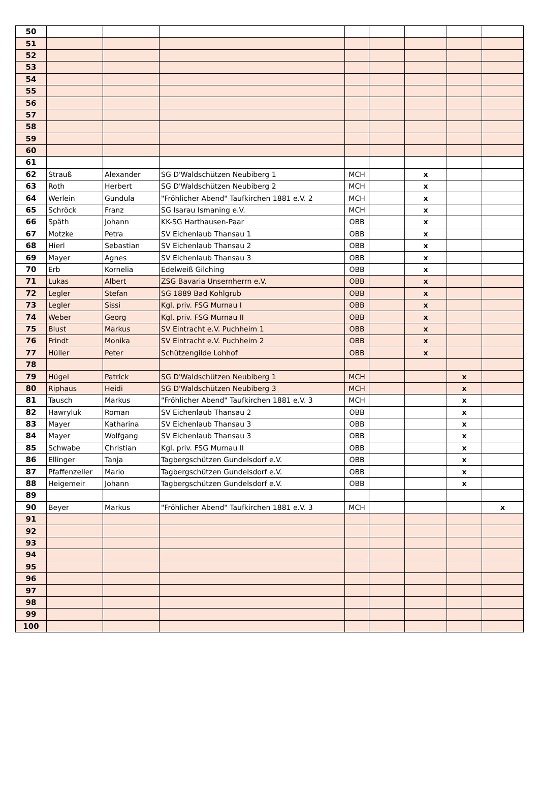| 50 | | | | | | | | |
| 51 | | | | | | | | |
| 52 | | | | | | | | |
| 53 | | | | | | | | |
| 54 | | | | | | | | |
| 55 | | | | | | | | |
| 56 | | | | | | | | |
| 57 | | | | | | | | |
| 58 | | | | | | | | |
| 59 | | | | | | | | |
| 60 | | | | | | | | |
| 61 | | | | | | | | |
| 62 | Strauß | Alexander | SG D'Waldschützen Neubiberg 1 | MCH | | x | | |
| 63 | Roth | Herbert | SG D'Waldschützen Neubiberg 2 | MCH | | x | | |
| 64 | Werlein | Gundula | "Fröhlicher Abend" Taufkirchen 1881 e.V. 2 | MCH | | x | | |
| 65 | Schröck | Franz | SG Isarau Ismaning e.V. | MCH | | x | | |
| 66 | Späth | Johann | KK-SG Harthausen-Paar | OBB | | x | | |
| 67 | Motzke | Petra | SV Eichenlaub Thansau 1 | OBB | | x | | |
| 68 | Hierl | Sebastian | SV Eichenlaub Thansau 2 | OBB | | x | | |
| 69 | Mayer | Agnes | SV Eichenlaub Thansau 3 | OBB | | x | | |
| 70 | Erb | Kornelia | Edelweiß Gilching | OBB | | x | | |
| 71 | Lukas | Albert | ZSG Bavaria Unsernherrn e.V. | OBB | | x | | |
| 72 | Legler | Stefan | SG 1889 Bad Kohlgrub | OBB | | x | | |
| 73 | Legler | Sissi | Kgl. priv. FSG Murnau I | OBB | | x | | |
| 74 | Weber | Georg | Kgl. priv. FSG Murnau II | OBB | | x | | |
| 75 | Blust | Markus | SV Eintracht e.V. Puchheim 1 | OBB | | x | | |
| 76 | Frindt | Monika | SV Eintracht e.V. Puchheim 2 | OBB | | x | | |
| 77 | Hüller | Peter | Schützengilde Lohhof | OBB | | x | | |
| 78 | | | | | | | | |
| 79 | Hügel | Patrick | SG D'Waldschützen Neubiberg 1 | MCH | | | x | |
| 80 | Riphaus | Heidi | SG D'Waldschützen Neubiberg 3 | MCH | | | x | |
| 81 | Tausch | Markus | "Fröhlicher Abend" Taufkirchen 1881 e.V. 3 | MCH | | | x | |
| 82 | Hawryluk | Roman | SV Eichenlaub Thansau 2 | OBB | | | x | |
| 83 | Mayer | Katharina | SV Eichenlaub Thansau 3 | OBB | | | x | |
| 84 | Mayer | Wolfgang | SV Eichenlaub Thansau 3 | OBB | | | x | |
| 85 | Schwabe | Christian | Kgl. priv. FSG Murnau II | OBB | | | x | |
| 86 | Ellinger | Tanja | Tagbergschützen Gundelsdorf e.V. | OBB | | | x | |
| 87 | Pfaffenzeller | Mario | Tagbergschützen Gundelsdorf e.V. | OBB | | | x | |
| 88 | Heigemeir | Johann | Tagbergschützen Gundelsdorf e.V. | OBB | | | x | |
| 89 | | | | | | | | |
| 90 | Beyer | Markus | "Fröhlicher Abend" Taufkirchen 1881 e.V. 3 | MCH | | | | x |
| 91 | | | | | | | | |
| 92 | | | | | | | | |
| 93 | | | | | | | | |
| 94 | | | | | | | | |
| 95 | | | | | | | | |
| 96 | | | | | | | | |
| 97 | | | | | | | | |
| 98 | | | | | | | | |
| 99 | | | | | | | | |
| 100 | | | | | | | | |